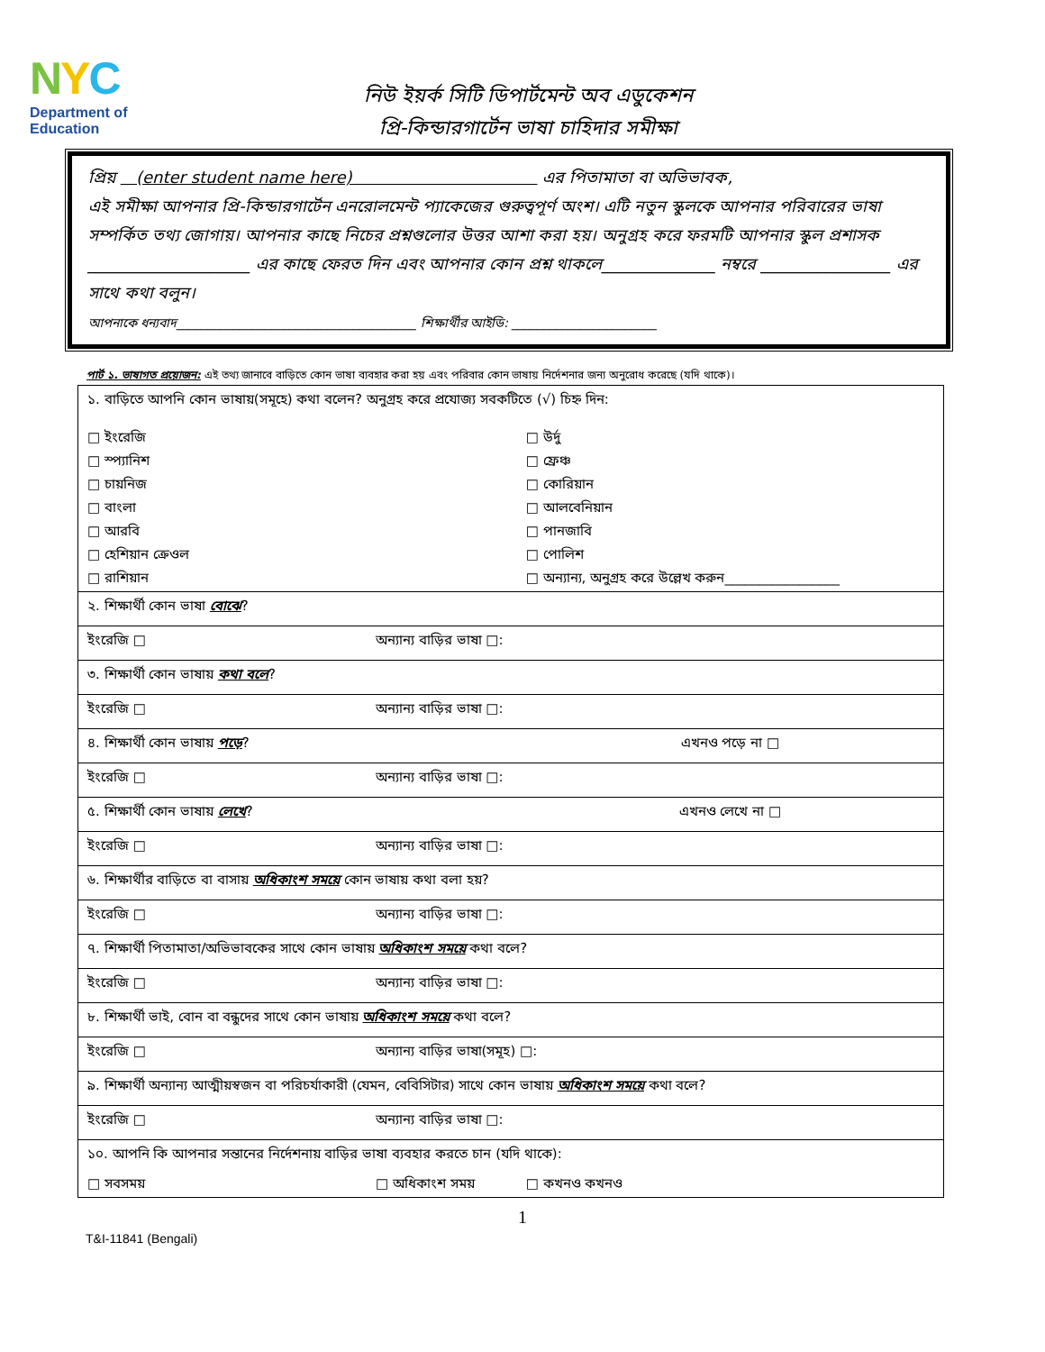NYC
Department of
Education
নিউ ইয়র্ক সিটি ডিপার্টমেন্ট অব এডুকেশন
প্রি-কিন্ডারগার্টেন ভাষা চাহিদার সমীক্ষা
প্রিয় (enter student name here) এর পিতামাতা বা অভিভাবক,
এই সমীক্ষা আপনার প্রি-কিন্ডারগার্টেন এনরোলমেন্ট প্যাকেজের গুরুত্বপূর্ণ অংশ। এটি নতুন স্কুলকে আপনার পরিবারের ভাষা সম্পর্কিত তথ্য জোগায়। আপনার কাছে নিচের প্রশ্নগুলোর উত্তর আশা করা হয়। অনুগ্রহ করে ফরমটি আপনার স্কুল প্রশাসক ____________________ এর কাছে ফেরত দিন এবং আপনার কোন প্রশ্ন থাকলে______________ নম্বরে ________________ এর সাথে কথা বলুন।
আপনাকে ধন্যবাদ______________________________________ শিক্ষার্থীর আইডি: _______________________
পার্ট ১. ভাষাগত প্রয়োজন: এই তথ্য জানাবে বাড়িতে কোন ভাষা ব্যবহার করা হয় এবং পরিবার কোন ভাষায় নির্দেশনার জন্য অনুরোধ করেছে (যদি থাকে)।
| ১. বাড়িতে আপনি কোন ভাষায়(সমূহে) কথা বলেন? অনুগ্রহ করে প্রযোজ্য সবকটিতে (√) চিহ্ন দিন: | | |
| □ ইংরেজি | | □ উর্দু |
| □ স্প্যানিশ | | □ ফ্রেঞ্চ |
| □ চায়নিজ | | □ কোরিয়ান |
| □ বাংলা | | □ আলবেনিয়ান |
| □ আরবি | | □ পানজাবি |
| □ হেশিয়ান ক্রেওল | | □ পোলিশ |
| □ রাশিয়ান | | □ অন্যান্য, অনুগ্রহ করে উল্লেখ করুন_________________ |
| ২. শিক্ষার্থী কোন ভাষা বোঝে ? | | |
| ইংরেজি □ | অন্যান্য বাড়ির ভাষা □: | |
| ৩. শিক্ষার্থী কোন ভাষায় কথা বলে ? | | |
| ইংরেজি □ | অন্যান্য বাড়ির ভাষা □: | |
| ৪. শিক্ষার্থী কোন ভাষায় পড়ে ? | | এখনও পড়ে না □ |
| ইংরেজি □ | অন্যান্য বাড়ির ভাষা □: | |
| ৫. শিক্ষার্থী কোন ভাষায় লেখে ? | | এখনও লেখে না □ |
| ইংরেজি □ | অন্যান্য বাড়ির ভাষা □: | |
| ৬. শিক্ষার্থীর বাড়িতে বা বাসায় অধিকাংশ সময়ে কোন ভাষায় কথা বলা হয়? | | |
| ইংরেজি □ | অন্যান্য বাড়ির ভাষা □: | |
| ৭. শিক্ষার্থী পিতামাতা/অভিভাবকের সাথে কোন ভাষায় অধিকাংশ সময়ে কথা বলে? | | |
| ইংরেজি □ | অন্যান্য বাড়ির ভাষা □: | |
| ৮. শিক্ষার্থী ভাই, বোন বা বন্ধুদের সাথে কোন ভাষায় অধিকাংশ সময়ে কথা বলে? | | |
| ইংরেজি □ | অন্যান্য বাড়ির ভাষা(সমূহ) □: | |
| ৯. শিক্ষার্থী অন্যান্য আত্মীয়স্বজন বা পরিচর্যাকারী (যেমন, বেবিসিটার) সাথে কোন ভাষায় অধিকাংশ সময়ে কথা বলে? | | |
| ইংরেজি □ | অন্যান্য বাড়ির ভাষা □: | |
| ১০. আপনি কি আপনার সন্তানের নির্দেশনায় বাড়ির ভাষা ব্যবহার করতে চান (যদি থাকে): | | |
| □ সবসময় | □ অধিকাংশ সময় | □ কখনও কখনও |
1
T&I-11841 (Bengali)